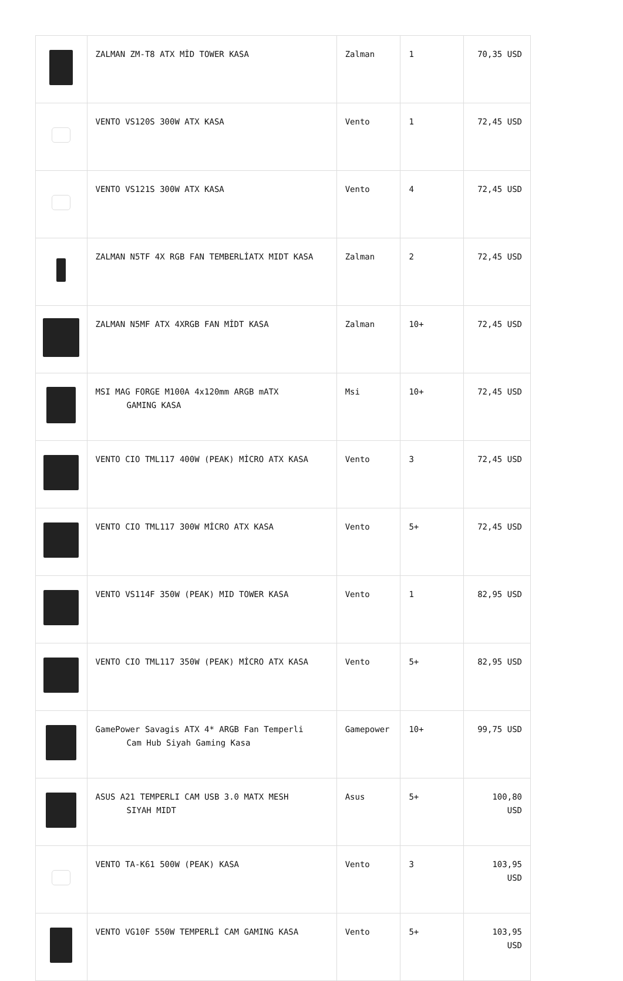| | ZALMAN ZM-T8 ATX MİD TOWER KASA | Zalman | 1 | 70,35 USD |
| | VENTO VS120S 300W ATX KASA | Vento | 1 | 72,45 USD |
| | VENTO VS121S 300W ATX KASA | Vento | 4 | 72,45 USD |
| | ZALMAN N5TF 4X RGB FAN TEMBERLİATX MIDT KASA | Zalman | 2 | 72,45 USD |
| | ZALMAN N5MF ATX 4XRGB FAN MİDT KASA | Zalman | 10+ | 72,45 USD |
| | MSI MAG FORGE M100A 4x120mm ARGB mATX GAMING KASA | Msi | 10+ | 72,45 USD |
| | VENTO CIO TML117 400W (PEAK) MİCRO ATX KASA | Vento | 3 | 72,45 USD |
| | VENTO CIO TML117 300W MİCRO ATX KASA | Vento | 5+ | 72,45 USD |
| | VENTO VS114F 350W (PEAK) MID TOWER KASA | Vento | 1 | 82,95 USD |
| | VENTO CIO TML117 350W (PEAK) MİCRO ATX KASA | Vento | 5+ | 82,95 USD |
| | GamePower Savagis ATX 4* ARGB Fan Temperli Cam Hub Siyah Gaming Kasa | Gamepower | 10+ | 99,75 USD |
| | ASUS A21 TEMPERLI CAM USB 3.0 MATX MESH SIYAH MIDT | Asus | 5+ | 100,80 USD |
| | VENTO TA-K61 500W (PEAK) KASA | Vento | 3 | 103,95 USD |
| | VENTO VG10F 550W TEMPERLİ CAM GAMING KASA | Vento | 5+ | 103,95 USD |